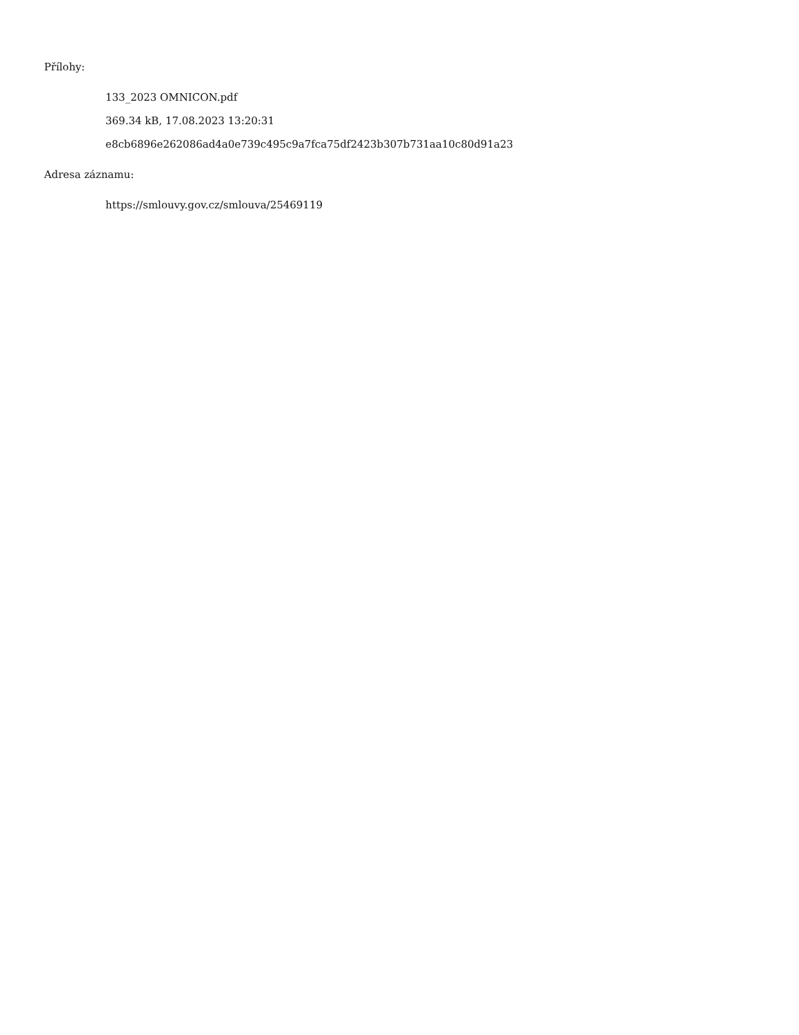Přílohy:
133_2023 OMNICON.pdf
369.34 kB, 17.08.2023 13:20:31
e8cb6896e262086ad4a0e739c495c9a7fca75df2423b307b731aa10c80d91a23
Adresa záznamu:
https://smlouvy.gov.cz/smlouva/25469119